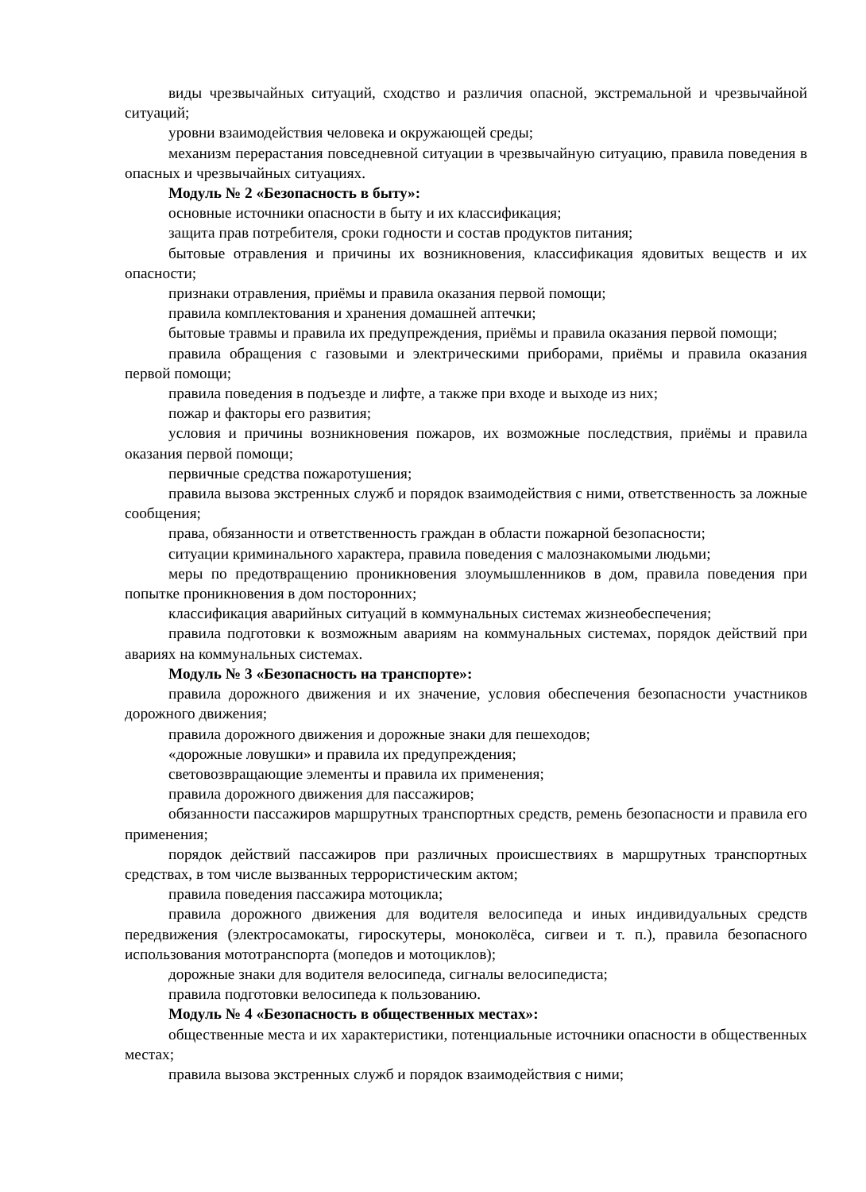виды чрезвычайных ситуаций, сходство и различия опасной, экстремальной и чрезвычайной ситуаций;
уровни взаимодействия человека и окружающей среды;
механизм перерастания повседневной ситуации в чрезвычайную ситуацию, правила поведения в опасных и чрезвычайных ситуациях.
Модуль № 2 «Безопасность в быту»:
основные источники опасности в быту и их классификация;
защита прав потребителя, сроки годности и состав продуктов питания;
бытовые отравления и причины их возникновения, классификация ядовитых веществ и их опасности;
признаки отравления, приёмы и правила оказания первой помощи;
правила комплектования и хранения домашней аптечки;
бытовые травмы и правила их предупреждения, приёмы и правила оказания первой помощи;
правила обращения с газовыми и электрическими приборами, приёмы и правила оказания первой помощи;
правила поведения в подъезде и лифте, а также при входе и выходе из них;
пожар и факторы его развития;
условия и причины возникновения пожаров, их возможные последствия, приёмы и правила оказания первой помощи;
первичные средства пожаротушения;
правила вызова экстренных служб и порядок взаимодействия с ними, ответственность за ложные сообщения;
права, обязанности и ответственность граждан в области пожарной безопасности;
ситуации криминального характера, правила поведения с малознакомыми людьми;
меры по предотвращению проникновения злоумышленников в дом, правила поведения при попытке проникновения в дом посторонних;
классификация аварийных ситуаций в коммунальных системах жизнеобеспечения;
правила подготовки к возможным авариям на коммунальных системах, порядок действий при авариях на коммунальных системах.
Модуль № 3 «Безопасность на транспорте»:
правила дорожного движения и их значение, условия обеспечения безопасности участников дорожного движения;
правила дорожного движения и дорожные знаки для пешеходов;
«дорожные ловушки» и правила их предупреждения;
световозвращающие элементы и правила их применения;
правила дорожного движения для пассажиров;
обязанности пассажиров маршрутных транспортных средств, ремень безопасности и правила его применения;
порядок действий пассажиров при различных происшествиях в маршрутных транспортных средствах, в том числе вызванных террористическим актом;
правила поведения пассажира мотоцикла;
правила дорожного движения для водителя велосипеда и иных индивидуальных средств передвижения (электросамокаты, гироскутеры, моноколёса, сигвеи и т. п.), правила безопасного использования мототранспорта (мопедов и мотоциклов);
дорожные знаки для водителя велосипеда, сигналы велосипедиста;
правила подготовки велосипеда к пользованию.
Модуль № 4 «Безопасность в общественных местах»:
общественные места и их характеристики, потенциальные источники опасности в общественных местах;
правила вызова экстренных служб и порядок взаимодействия с ними;